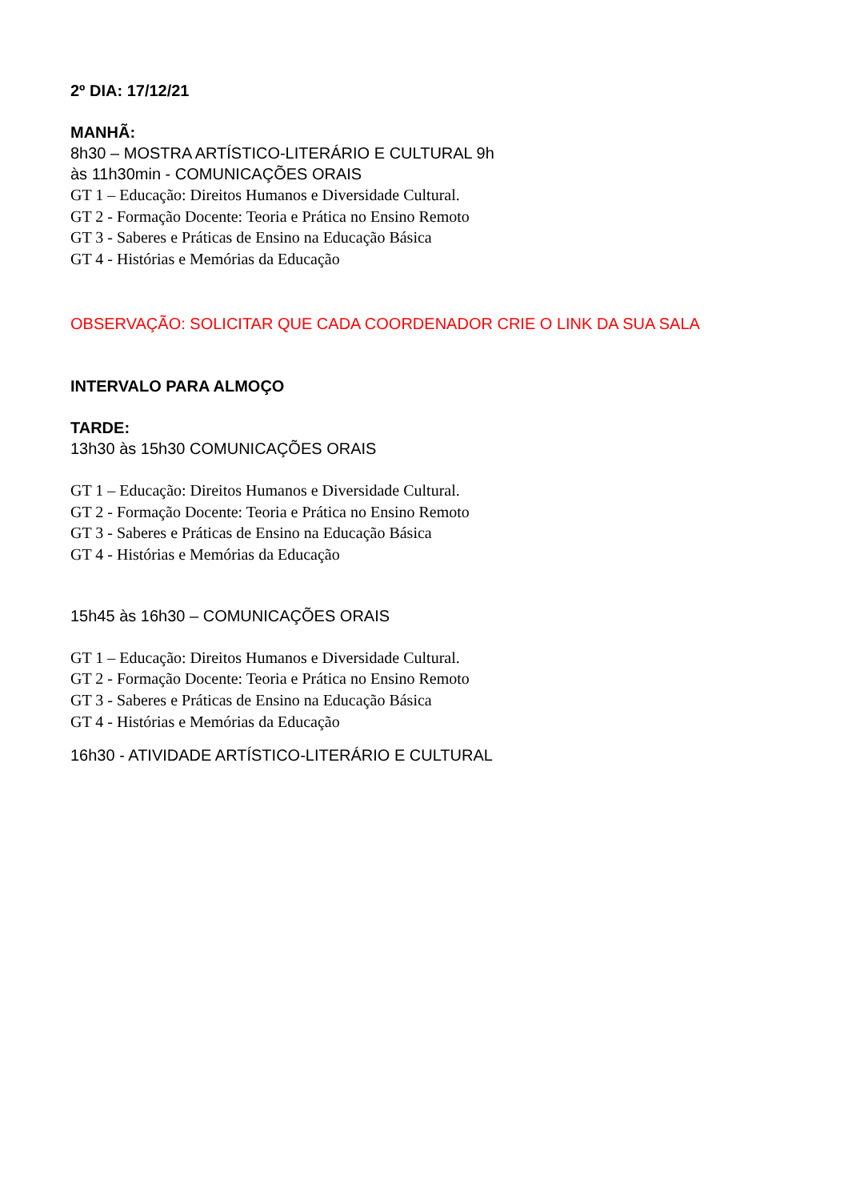2º DIA: 17/12/21
MANHÃ:
8h30 – MOSTRA ARTÍSTICO-LITERÁRIO E CULTURAL 9h
às 11h30min - COMUNICAÇÕES ORAIS
GT 1 – Educação: Direitos Humanos e Diversidade Cultural.
GT 2 - Formação Docente: Teoria e Prática no Ensino Remoto
GT 3 - Saberes e Práticas de Ensino na Educação Básica
GT 4 - Histórias e Memórias da Educação
OBSERVAÇÃO: SOLICITAR QUE CADA COORDENADOR CRIE O LINK DA SUA SALA
INTERVALO PARA ALMOÇO
TARDE:
13h30 às 15h30 COMUNICAÇÕES ORAIS
GT 1 – Educação: Direitos Humanos e Diversidade Cultural.
GT 2 - Formação Docente: Teoria e Prática no Ensino Remoto
GT 3 - Saberes e Práticas de Ensino na Educação Básica
GT 4 - Histórias e Memórias da Educação
15h45 às 16h30 – COMUNICAÇÕES ORAIS
GT 1 – Educação: Direitos Humanos e Diversidade Cultural.
GT 2 - Formação Docente: Teoria e Prática no Ensino Remoto
GT 3 - Saberes e Práticas de Ensino na Educação Básica
GT 4 - Histórias e Memórias da Educação
16h30 - ATIVIDADE ARTÍSTICO-LITERÁRIO E CULTURAL